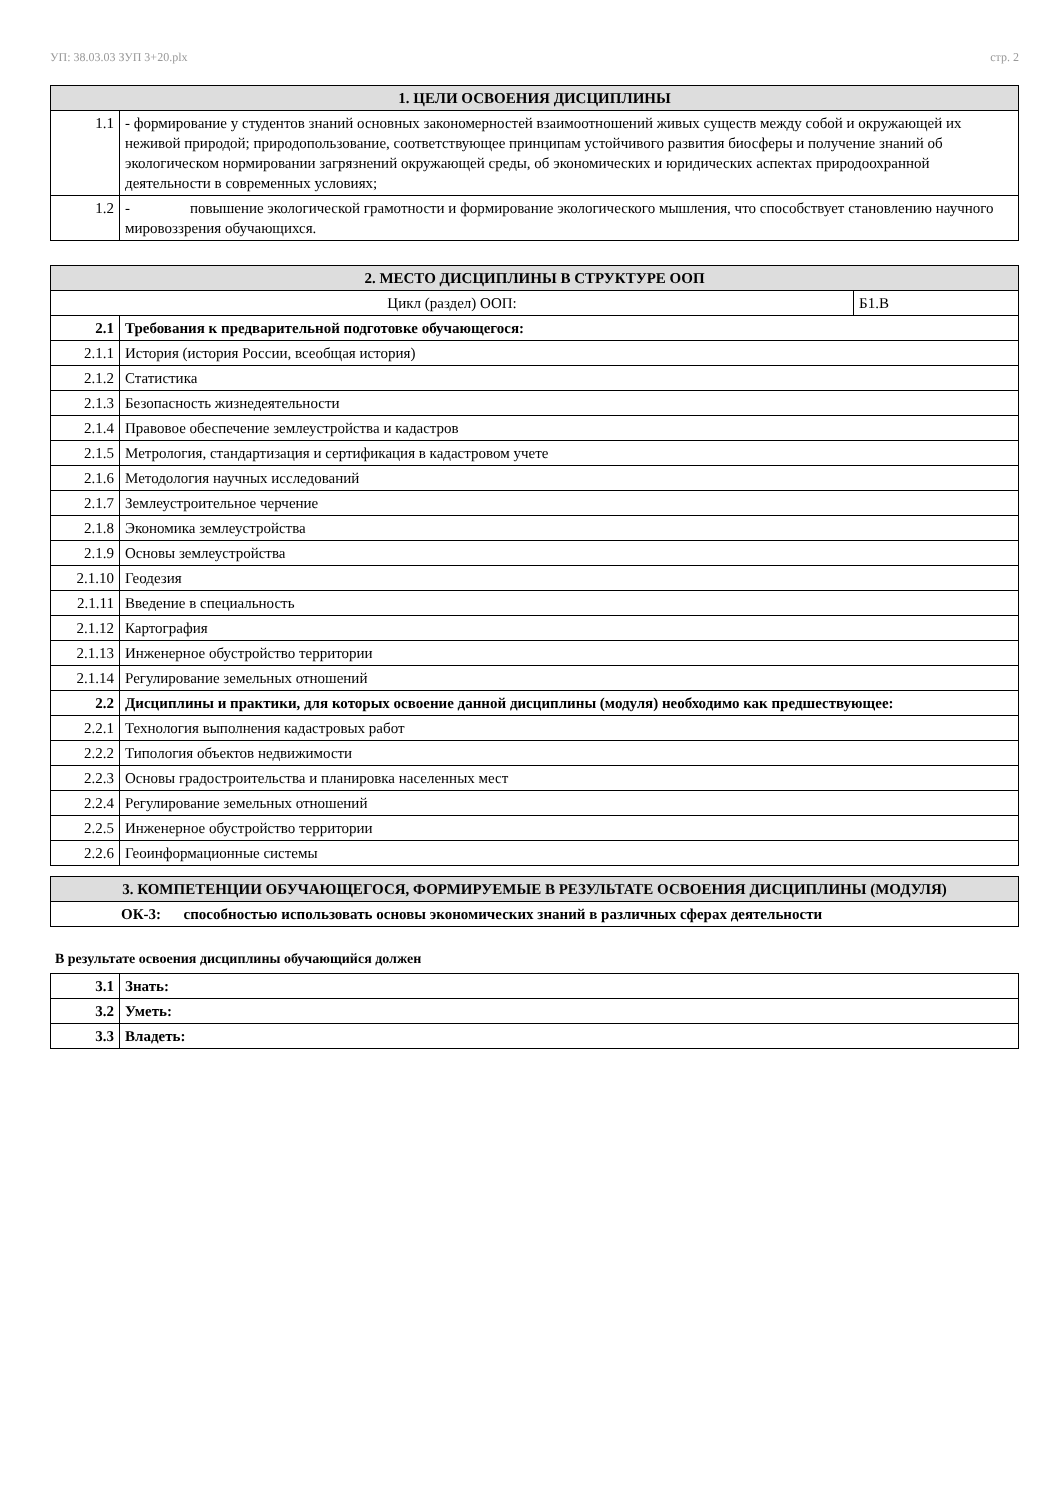УП: 38.03.03 ЗУП 3+20.plx стр. 2
| 1. ЦЕЛИ ОСВОЕНИЯ ДИСЦИПЛИНЫ | |
| --- | --- |
| 1.1 | - формирование у студентов знаний основных закономерностей взаимоотношений живых существ между собой и окружающей их неживой природой; природопользование, соответствующее принципам устойчивого развития биосферы и получение знаний об экологическом нормировании загрязнений окружающей среды, об экономических и юридических аспектах природоохранной деятельности в современных условиях; |
| 1.2 | - повышение экологической грамотности и формирование экологического мышления, что способствует становлению научного мировоззрения обучающихся. |
| 2. МЕСТО ДИСЦИПЛИНЫ В СТРУКТУРЕ ООП | | |
| --- | --- | --- |
| Цикл (раздел) ООП: | | Б1.В |
| 2.1 | Требования к предварительной подготовке обучающегося: | |
| 2.1.1 | История (история России, всеобщая история) | |
| 2.1.2 | Статистика | |
| 2.1.3 | Безопасность жизнедеятельности | |
| 2.1.4 | Правовое обеспечение землеустройства и кадастров | |
| 2.1.5 | Метрология, стандартизация и сертификация в кадастровом учете | |
| 2.1.6 | Методология научных исследований | |
| 2.1.7 | Землеустроительное черчение | |
| 2.1.8 | Экономика землеустройства | |
| 2.1.9 | Основы землеустройства | |
| 2.1.10 | Геодезия | |
| 2.1.11 | Введение в специальность | |
| 2.1.12 | Картография | |
| 2.1.13 | Инженерное обустройство территории | |
| 2.1.14 | Регулирование земельных отношений | |
| 2.2 | Дисциплины и практики, для которых освоение данной дисциплины (модуля) необходимо как предшествующее: | |
| 2.2.1 | Технология выполнения кадастровых работ | |
| 2.2.2 | Типология объектов недвижимости | |
| 2.2.3 | Основы градостроительства и планировка населенных мест | |
| 2.2.4 | Регулирование земельных отношений | |
| 2.2.5 | Инженерное обустройство территории | |
| 2.2.6 | Геоинформационные системы | |
| 3. КОМПЕТЕНЦИИ ОБУЧАЮЩЕГОСЯ, ФОРМИРУЕМЫЕ В РЕЗУЛЬТАТЕ ОСВОЕНИЯ ДИСЦИПЛИНЫ (МОДУЛЯ) |
| --- |
| ОК-3: способностью использовать основы экономических знаний в различных сферах деятельности |
В результате освоения дисциплины обучающийся должен
| 3.1 | Знать: |
| 3.2 | Уметь: |
| 3.3 | Владеть: |